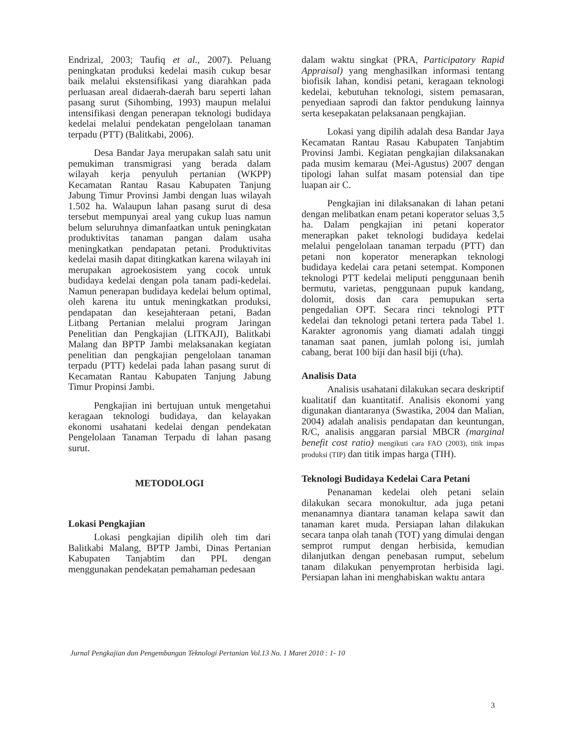Endrizal, 2003; Taufiq et al., 2007). Peluang peningkatan produksi kedelai masih cukup besar baik melalui ekstensifikasi yang diarahkan pada perluasan areal didaerah-daerah baru seperti lahan pasang surut (Sihombing, 1993) maupun melalui intensifikasi dengan penerapan teknologi budidaya kedelai melalui pendekatan pengelolaan tanaman terpadu (PTT) (Balitkabi, 2006).
Desa Bandar Jaya merupakan salah satu unit pemukiman transmigrasi yang berada dalam wilayah kerja penyuluh pertanian (WKPP) Kecamatan Rantau Rasau Kabupaten Tanjung Jabung Timur Provinsi Jambi dengan luas wilayah 1.502 ha. Walaupun lahan pasang surut di desa tersebut mempunyai areal yang cukup luas namun belum seluruhnya dimanfaatkan untuk peningkatan produktivitas tanaman pangan dalam usaha meningkatkan pendapatan petani. Produktivitas kedelai masih dapat ditingkatkan karena wilayah ini merupakan agroekosistem yang cocok untuk budidaya kedelai dengan pola tanam padi-kedelai. Namun penerapan budidaya kedelai belum optimal, oleh karena itu untuk meningkatkan produksi, pendapatan dan kesejahteraan petani, Badan Litbang Pertanian melalui program Jaringan Penelitian dan Pengkajian (LITKAJI), Balitkabi Malang dan BPTP Jambi melaksanakan kegiatan penelitian dan pengkajian pengelolaan tanaman terpadu (PTT) kedelai pada lahan pasang surut di Kecamatan Rantau Kabupaten Tanjung Jabung Timur Propinsi Jambi.
Pengkajian ini bertujuan untuk mengetahui keragaan teknologi budidaya, dan kelayakan ekonomi usahatani kedelai dengan pendekatan Pengelolaan Tanaman Terpadu di lahan pasang surut.
METODOLOGI
Lokasi Pengkajian
Lokasi pengkajian dipilih oleh tim dari Balitkabi Malang, BPTP Jambi, Dinas Pertanian Kabupaten Tanjabtim dan PPL dengan menggunakan pendekatan pemahaman pedesaan
dalam waktu singkat (PRA, Participatory Rapid Appraisal) yang menghasilkan informasi tentang biofisik lahan, kondisi petani, keragaan teknologi kedelai, kebutuhan teknologi, sistem pemasaran, penyediaan saprodi dan faktor pendukung lainnya serta kesepakatan pelaksanaan pengkajian.
Lokasi yang dipilih adalah desa Bandar Jaya Kecamatan Rantau Rasau Kabupaten Tanjabtim Provinsi Jambi. Kegiatan pengkajian dilaksanakan pada musim kemarau (Mei-Agustus) 2007 dengan tipologi lahan sulfat masam potensial dan tipe luapan air C.
Pengkajian ini dilaksanakan di lahan petani dengan melibatkan enam petani koperator seluas 3,5 ha. Dalam pengkajian ini petani koperator menerapkan paket teknologi budidaya kedelai melalui pengelolaan tanaman terpadu (PTT) dan petani non koperator menerapkan teknologi budidaya kedelai cara petani setempat. Komponen teknologi PTT kedelai meliputi penggunaan benih bermutu, varietas, penggunaan pupuk kandang, dolomit, dosis dan cara pemupukan serta pengedalian OPT. Secara rinci teknologi PTT kedelai dan teknologi petani tertera pada Tabel 1. Karakter agronomis yang diamati adalah tinggi tanaman saat panen, jumlah polong isi, jumlah cabang, berat 100 biji dan hasil biji (t/ha).
Analisis Data
Analisis usahatani dilakukan secara deskriptif kualitatif dan kuantitatif. Analisis ekonomi yang digunakan diantaranya (Swastika, 2004 dan Malian, 2004) adalah analisis pendapatan dan keuntungan, R/C, analisis anggaran parsial MBCR (marginal benefit cost ratio) mengikuti cara FAO (2003), titik impas produksi (TIP) dan titik impas harga (TIH).
Teknologi Budidaya Kedelai Cara Petani
Penanaman kedelai oleh petani selain dilakukan secara monokultur, ada juga petani menanamnya diantara tanaman kelapa sawit dan tanaman karet muda. Persiapan lahan dilakukan secara tanpa olah tanah (TOT) yang dimulai dengan semprot rumput dengan herbisida, kemudian dilanjutkan dengan penebasan rumput, sebelum tanam dilakukan penyemprotan herbisida lagi. Persiapan lahan ini menghabiskan waktu antara
Jurnal Pengkajian dan Pengembangan Teknologi Pertanian Vol.13 No. 1 Maret 2010 : 1- 10
3